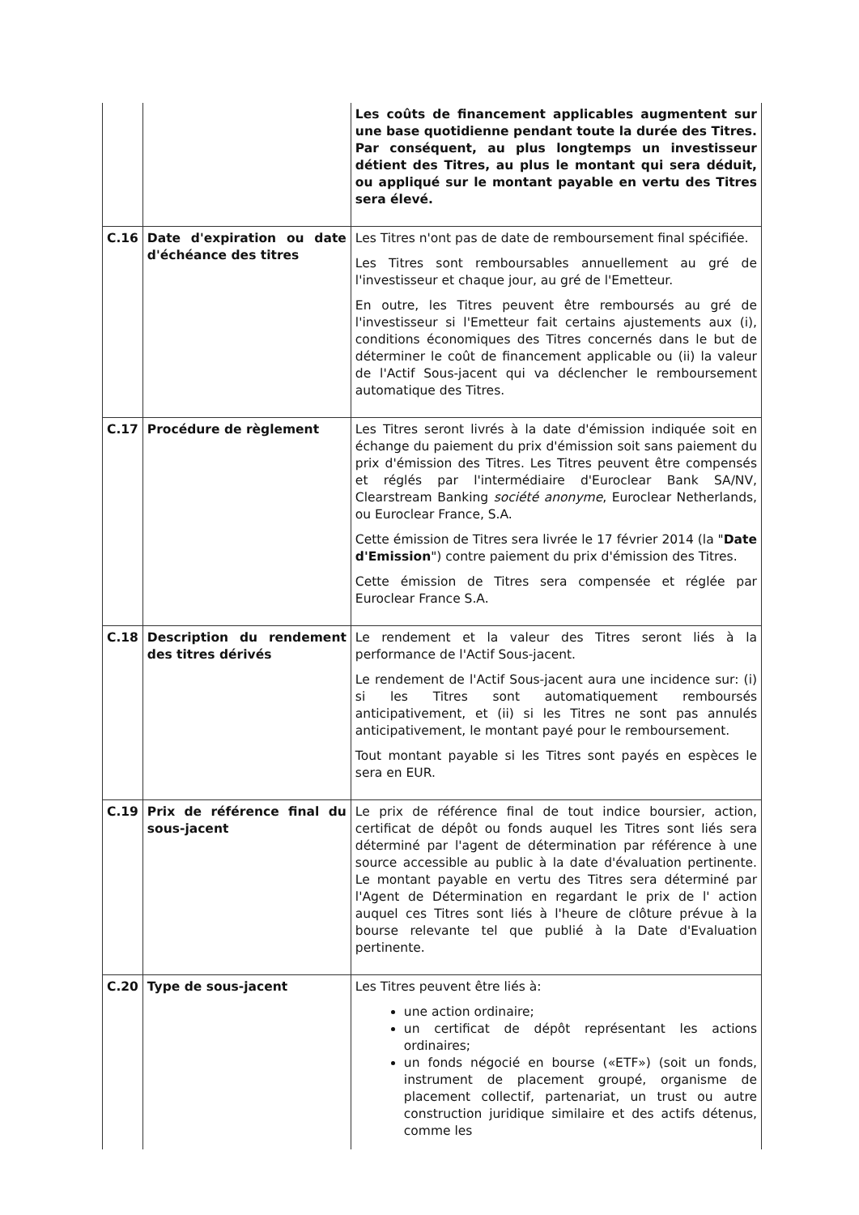| | | Les coûts de financement applicables augmentent sur une base quotidienne pendant toute la durée des Titres. Par conséquent, au plus longtemps un investisseur détient des Titres, au plus le montant qui sera déduit, ou appliqué sur le montant payable en vertu des Titres sera élevé. |
| C.16 | Date d'expiration ou date d'échéance des titres | Les Titres n'ont pas de date de remboursement final spécifiée. Les Titres sont remboursables annuellement au gré de l'investisseur et chaque jour, au gré de l'Emetteur. En outre, les Titres peuvent être remboursés au gré de l'investisseur si l'Emetteur fait certains ajustements aux (i), conditions économiques des Titres concernés dans le but de déterminer le coût de financement applicable ou (ii) la valeur de l'Actif Sous-jacent qui va déclencher le remboursement automatique des Titres. |
| C.17 | Procédure de règlement | Les Titres seront livrés à la date d'émission indiquée soit en échange du paiement du prix d'émission soit sans paiement du prix d'émission des Titres. Les Titres peuvent être compensés et réglés par l'intermédiaire d'Euroclear Bank SA/NV, Clearstream Banking société anonyme , Euroclear Netherlands, ou Euroclear France, S.A. Cette émission de Titres sera livrée le 17 février 2014 (la " Date d'Emission ") contre paiement du prix d'émission des Titres. Cette émission de Titres sera compensée et réglée par Euroclear France S.A. |
| C.18 | Description du rendement des titres dérivés | Le rendement et la valeur des Titres seront liés à la performance de l'Actif Sous-jacent. Le rendement de l'Actif Sous-jacent aura une incidence sur: (i) si les Titres sont automatiquement remboursés anticipativement, et (ii) si les Titres ne sont pas annulés anticipativement, le montant payé pour le remboursement. Tout montant payable si les Titres sont payés en espèces le sera en EUR. |
| C.19 | Prix de référence final du sous-jacent | Le prix de référence final de tout indice boursier, action, certificat de dépôt ou fonds auquel les Titres sont liés sera déterminé par l'agent de détermination par référence à une source accessible au public à la date d'évaluation pertinente. Le montant payable en vertu des Titres sera déterminé par l'Agent de Détermination en regardant le prix de l' action auquel ces Titres sont liés à l'heure de clôture prévue à la bourse relevante tel que publié à la Date d'Evaluation pertinente. |
| C.20 | Type de sous-jacent | Les Titres peuvent être liés à: une action ordinaire; un certificat de dépôt représentant les actions ordinaires; un fonds négocié en bourse («ETF») (soit un fonds, instrument de placement groupé, organisme de placement collectif, partenariat, un trust ou autre construction juridique similaire et des actifs détenus, comme les |